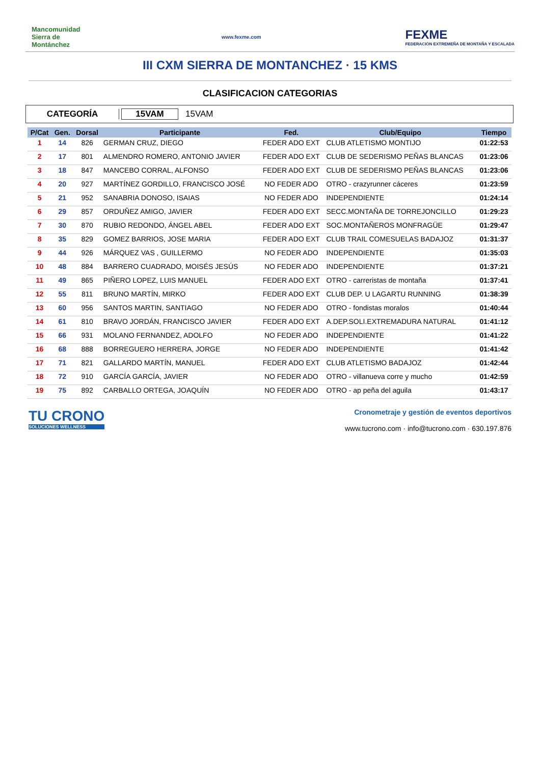Mancomunidad Sierra de Montánchez
www.fexme.com
FEXME
FEDERACIÓN EXTREMEÑA DE MONTAÑA Y ESCALADA
III CXM SIERRA DE MONTANCHEZ · 15 KMS
CLASIFICACION CATEGORIAS
CATEGORÍA 15VAM 15VAM
| P/Cat | Gen. | Dorsal | Participante | Fed. | Club/Equipo | Tiempo |
| --- | --- | --- | --- | --- | --- | --- |
| 1 | 14 | 826 | GERMAN CRUZ, DIEGO | FEDER ADO EXT | CLUB ATLETISMO MONTIJO | 01:22:53 |
| 2 | 17 | 801 | ALMENDRO ROMERO, ANTONIO JAVIER | FEDER ADO EXT | CLUB DE SEDERISMO PEÑAS BLANCAS | 01:23:06 |
| 3 | 18 | 847 | MANCEBO CORRAL, ALFONSO | FEDER ADO EXT | CLUB DE SEDERISMO PEÑAS BLANCAS | 01:23:06 |
| 4 | 20 | 927 | MARTÍNEZ GORDILLO, FRANCISCO JOSÉ | NO FEDER ADO | OTRO - crazyrunner cáceres | 01:23:59 |
| 5 | 21 | 952 | SANABRIA DONOSO, ISAIAS | NO FEDER ADO | INDEPENDIENTE | 01:24:14 |
| 6 | 29 | 857 | ORDUÑEZ AMIGO, JAVIER | FEDER ADO EXT | SECC.MONTAÑA DE TORREJONCILLO | 01:29:23 |
| 7 | 30 | 870 | RUBIO REDONDO, ÁNGEL ABEL | FEDER ADO EXT | SOC.MONTAÑEROS MONFRAGÜE | 01:29:47 |
| 8 | 35 | 829 | GOMEZ BARRIOS, JOSE MARIA | FEDER ADO EXT | CLUB TRAIL COMESUELAS BADAJOZ | 01:31:37 |
| 9 | 44 | 926 | MÁRQUEZ VAS , GUILLERMO | NO FEDER ADO | INDEPENDIENTE | 01:35:03 |
| 10 | 48 | 884 | BARRERO CUADRADO, MOISÉS JESÚS | NO FEDER ADO | INDEPENDIENTE | 01:37:21 |
| 11 | 49 | 865 | PIÑERO LOPEZ, LUIS MANUEL | FEDER ADO EXT | OTRO - carreristas de montaña | 01:37:41 |
| 12 | 55 | 811 | BRUNO MARTÍN, MIRKO | FEDER ADO EXT | CLUB DEP. U LAGARTU RUNNING | 01:38:39 |
| 13 | 60 | 956 | SANTOS MARTIN, SANTIAGO | NO FEDER ADO | OTRO - fondistas moralos | 01:40:44 |
| 14 | 61 | 810 | BRAVO JORDÁN, FRANCISCO JAVIER | FEDER ADO EXT | A.DEP.SOLI.EXTREMADURA NATURAL | 01:41:12 |
| 15 | 66 | 931 | MOLANO FERNANDEZ, ADOLFO | NO FEDER ADO | INDEPENDIENTE | 01:41:22 |
| 16 | 68 | 888 | BORREGUERO HERRERA, JORGE | NO FEDER ADO | INDEPENDIENTE | 01:41:42 |
| 17 | 71 | 821 | GALLARDO MARTÍN, MANUEL | FEDER ADO EXT | CLUB ATLETISMO BADAJOZ | 01:42:44 |
| 18 | 72 | 910 | GARCÍA GARCÍA, JAVIER | NO FEDER ADO | OTRO - villanueva corre y mucho | 01:42:59 |
| 19 | 75 | 892 | CARBALLO ORTEGA, JOAQUÍN | NO FEDER ADO | OTRO - ap peña del aguila | 01:43:17 |
TU CRONO
SOLUCIONES WELLNESS
Cronometraje y gestión de eventos deportivos
www.tucrono.com · info@tucrono.com · 630.197.876